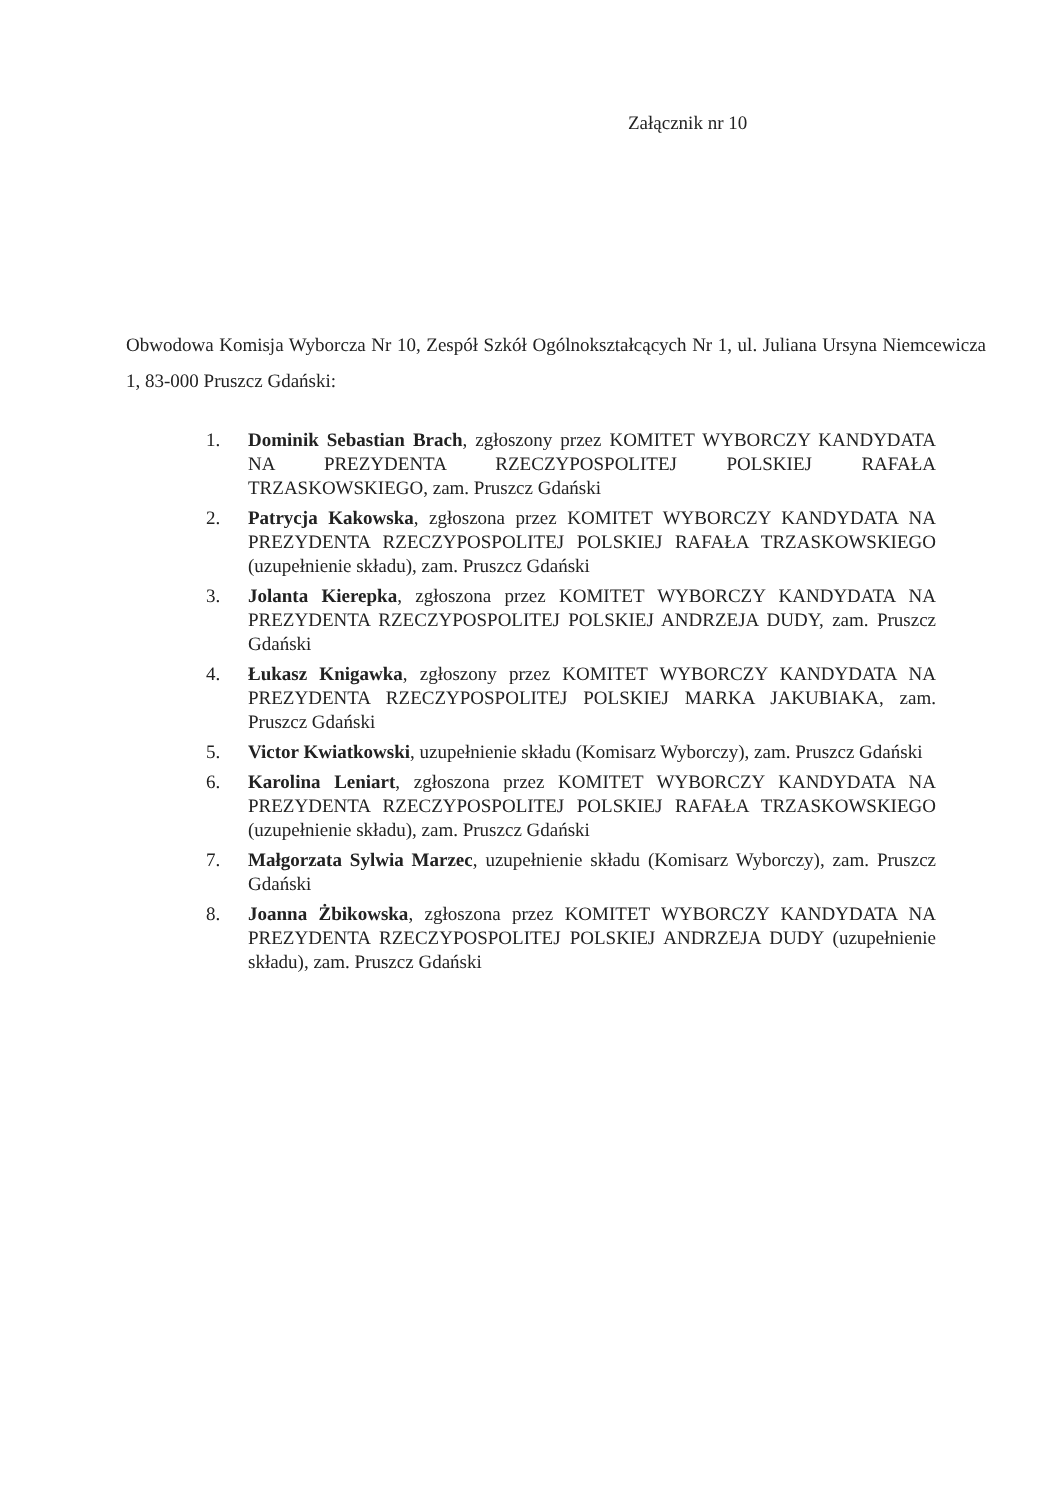Załącznik nr 10
Obwodowa Komisja Wyborcza Nr 10, Zespół Szkół Ogólnokształcących Nr 1, ul. Juliana Ursyna Niemcewicza 1, 83-000 Pruszcz Gdański:
1. Dominik Sebastian Brach, zgłoszony przez KOMITET WYBORCZY KANDYDATA NA PREZYDENTA RZECZYPOSPOLITEJ POLSKIEJ RAFAŁA TRZASKOWSKIEGO, zam. Pruszcz Gdański
2. Patrycja Kakowska, zgłoszona przez KOMITET WYBORCZY KANDYDATA NA PREZYDENTA RZECZYPOSPOLITEJ POLSKIEJ RAFAŁA TRZASKOWSKIEGO (uzupełnienie składu), zam. Pruszcz Gdański
3. Jolanta Kierepka, zgłoszona przez KOMITET WYBORCZY KANDYDATA NA PREZYDENTA RZECZYPOSPOLITEJ POLSKIEJ ANDRZEJA DUDY, zam. Pruszcz Gdański
4. Łukasz Knigawka, zgłoszony przez KOMITET WYBORCZY KANDYDATA NA PREZYDENTA RZECZYPOSPOLITEJ POLSKIEJ MARKA JAKUBIAKA, zam. Pruszcz Gdański
5. Victor Kwiatkowski, uzupełnienie składu (Komisarz Wyborczy), zam. Pruszcz Gdański
6. Karolina Leniart, zgłoszona przez KOMITET WYBORCZY KANDYDATA NA PREZYDENTA RZECZYPOSPOLITEJ POLSKIEJ RAFAŁA TRZASKOWSKIEGO (uzupełnienie składu), zam. Pruszcz Gdański
7. Małgorzata Sylwia Marzec, uzupełnienie składu (Komisarz Wyborczy), zam. Pruszcz Gdański
8. Joanna Żbikowska, zgłoszona przez KOMITET WYBORCZY KANDYDATA NA PREZYDENTA RZECZYPOSPOLITEJ POLSKIEJ ANDRZEJA DUDY (uzupełnienie składu), zam. Pruszcz Gdański